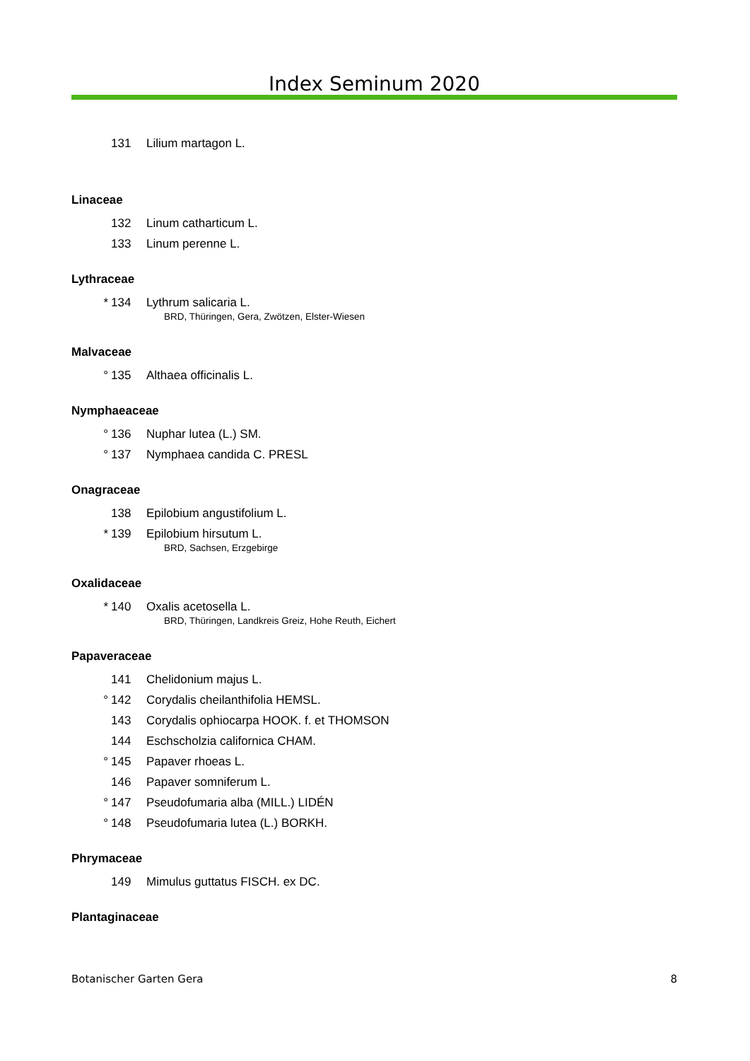Index Seminum 2020
131 Lilium martagon L.
Linaceae
132 Linum catharticum L.
133 Linum perenne L.
Lythraceae
* 134 Lythrum salicaria L.
BRD, Thüringen, Gera, Zwötzen, Elster-Wiesen
Malvaceae
° 135 Althaea officinalis L.
Nymphaeaceae
° 136 Nuphar lutea (L.) SM.
° 137 Nymphaea candida C. PRESL
Onagraceae
138 Epilobium angustifolium L.
* 139 Epilobium hirsutum L.
BRD, Sachsen, Erzgebirge
Oxalidaceae
* 140 Oxalis acetosella L.
BRD, Thüringen, Landkreis Greiz, Hohe Reuth, Eichert
Papaveraceae
141 Chelidonium majus L.
° 142 Corydalis cheilanthifolia HEMSL.
143 Corydalis ophiocarpa HOOK. f. et THOMSON
144 Eschscholzia californica CHAM.
° 145 Papaver rhoeas L.
146 Papaver somniferum L.
° 147 Pseudofumaria alba (MILL.) LIDÉN
° 148 Pseudofumaria lutea (L.) BORKH.
Phrymaceae
149 Mimulus guttatus FISCH. ex DC.
Plantaginaceae
Botanischer Garten Gera 8